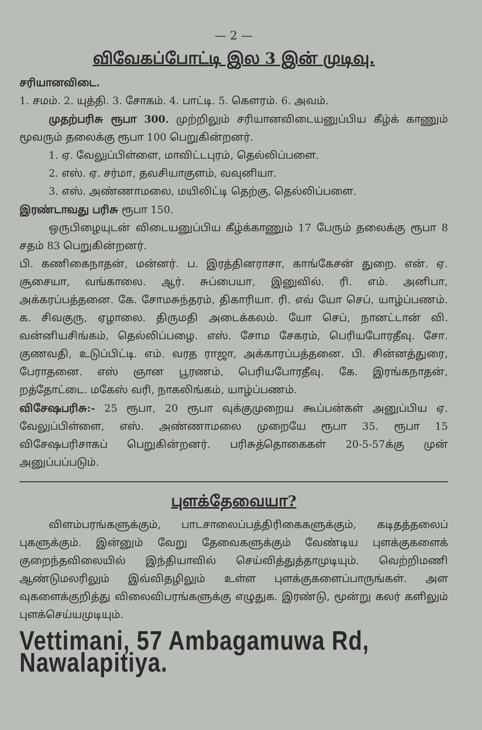— 2 —
விவேகப்போட்டி இல 3 இன் முடிவு.
சரியானவிடை.
1. சமம். 2. யுத்தி. 3. சோகம். 4. பாட்டி. 5. கௌரம். 6. அவம்.
முதற்பரிசு ரூபா 300. முற்றிலும் சரியானவிடையனுப்பிய கீழ்க் காணும் மூவரும் தலைக்கு ரூபா 100 பெறுகின்றனர்.
1. ஏ. வேலுப்பிள்ளை, மாவிட்டபுரம், தெல்லிப்பளை.
2. எஸ். ஏ. சர்மா, தவசியாகுளம், வவுனியா.
3. எஸ். அண்ணாமலை, மயிலிட்டி தெற்கு, தெல்லிப்பளை.
இரண்டாவது பரிசு ரூபா 150.
ஒருபிழையுடன் விடையனுப்பிய கீழ்க்காணும் 17 பேரும் தலைக்கு ரூபா 8 சதம் 83 பெறுகின்றனர்.
பி. கணிகைநாதன், மன்னர். ப. இரத்தினராசா, காங்கேசன் துறை. என். ஏ. சூசையா, வங்காலை. ஆர். சுப்பையா, இனுவில். ரி. எம். அனிபா, அக்கரப்பத்தனை. கே. சோமசுந்தரம், திகாரியா. ரி. எவ் யோ செப், யாழ்ப்பணம். க. சிவகுரு, ஏழாலை. திருமதி அடைக்கலம். யோ செப், நானட்டான் வி. வன்னியசிங்கம், தெல்லிப்பழை. எஸ். சோம சேகரம், பெரியபோரதீவு. சோ. குணவதி, உடுப்பிட்டி. எம். வரத ராஜா, அக்காரப்பத்தனை. பி. சின்னத்துரை, பேராதனை. எஸ் ஞான பூரணம், பெரியபோரதீவு. கே. இரங்கநாதன், றத்தோட்டை. மகேஸ் வரி, நாகலிங்கம், யாழ்ப்பணம்.
விசேஷபரிசு:- 25 ரூபா, 20 ரூபா வுக்குமுறைய கூப்பன்கள் அனுப்பிய ஏ. வேலுப்பிள்ளை, எஸ். அண்ணாமலை முறையே ரூபா 35. ரூபா 15 விசேஷபரிசாகப் பெறுகின்றனர். பரிசுத்தொகைகள் 20-5-57க்கு முன் அனுப்பப்படும்.
புளக்தேவையா?
விளம்பரங்களுக்கும், பாடசாலைப்பத்திரிகைகளுக்கும், கடிதத்தலைப் புகளுக்கும். இன்னும் வேறு தேவைகளுக்கும் வேண்டிய புளக்குகளைக் குறைந்தவிலையில் இந்தியாவில் செய்வித்துத்தாமுடியும். வெற்றிமணி ஆண்டுமலரிலும் இவ்விதழிலும் உள்ள புளக்குகளைப்பாருங்கள். அள வுகளைக்குறித்து விலைவிபரங்களுக்கு எழுதுக. இரண்டு, மூன்று கலர் களிலும் புளக்செய்யமுடியும்.
Vettimani, 57 Ambagamuwa Rd, Nawalapitiya.